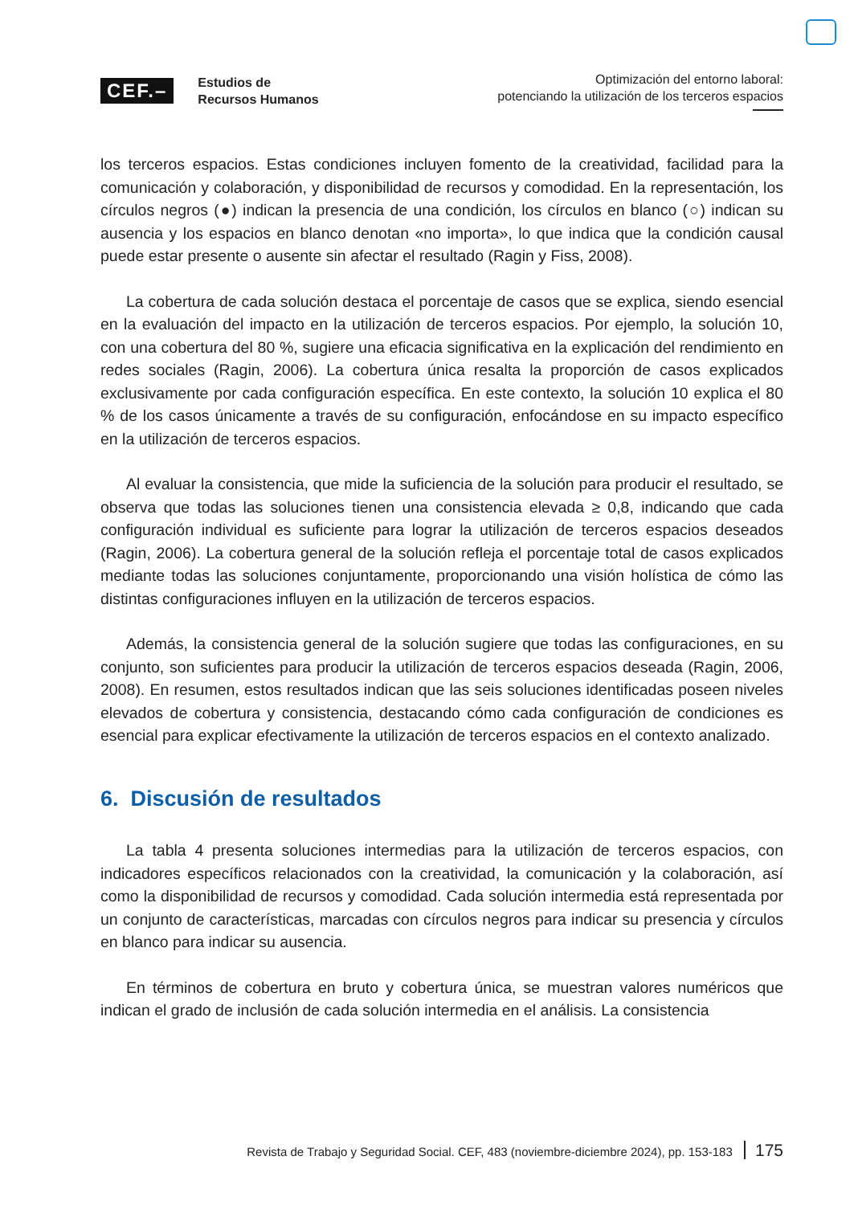CEF.–
Estudios de
Recursos Humanos
Optimización del entorno laboral:
potenciando la utilización de los terceros espacios
los terceros espacios. Estas condiciones incluyen fomento de la creatividad, facilidad para la comunicación y colaboración, y disponibilidad de recursos y comodidad. En la representación, los círculos negros (●) indican la presencia de una condición, los círculos en blanco (○) indican su ausencia y los espacios en blanco denotan «no importa», lo que indica que la condición causal puede estar presente o ausente sin afectar el resultado (Ragin y Fiss, 2008).
La cobertura de cada solución destaca el porcentaje de casos que se explica, siendo esencial en la evaluación del impacto en la utilización de terceros espacios. Por ejemplo, la solución 10, con una cobertura del 80 %, sugiere una eficacia significativa en la explicación del rendimiento en redes sociales (Ragin, 2006). La cobertura única resalta la proporción de casos explicados exclusivamente por cada configuración específica. En este contexto, la solución 10 explica el 80 % de los casos únicamente a través de su configuración, enfocándose en su impacto específico en la utilización de terceros espacios.
Al evaluar la consistencia, que mide la suficiencia de la solución para producir el resultado, se observa que todas las soluciones tienen una consistencia elevada ≥ 0,8, indicando que cada configuración individual es suficiente para lograr la utilización de terceros espacios deseados (Ragin, 2006). La cobertura general de la solución refleja el porcentaje total de casos explicados mediante todas las soluciones conjuntamente, proporcionando una visión holística de cómo las distintas configuraciones influyen en la utilización de terceros espacios.
Además, la consistencia general de la solución sugiere que todas las configuraciones, en su conjunto, son suficientes para producir la utilización de terceros espacios deseada (Ragin, 2006, 2008). En resumen, estos resultados indican que las seis soluciones identificadas poseen niveles elevados de cobertura y consistencia, destacando cómo cada configuración de condiciones es esencial para explicar efectivamente la utilización de terceros espacios en el contexto analizado.
6. Discusión de resultados
La tabla 4 presenta soluciones intermedias para la utilización de terceros espacios, con indicadores específicos relacionados con la creatividad, la comunicación y la colaboración, así como la disponibilidad de recursos y comodidad. Cada solución intermedia está representada por un conjunto de características, marcadas con círculos negros para indicar su presencia y círculos en blanco para indicar su ausencia.
En términos de cobertura en bruto y cobertura única, se muestran valores numéricos que indican el grado de inclusión de cada solución intermedia en el análisis. La consistencia
Revista de Trabajo y Seguridad Social. CEF, 483 (noviembre-diciembre 2024), pp. 153-183 175